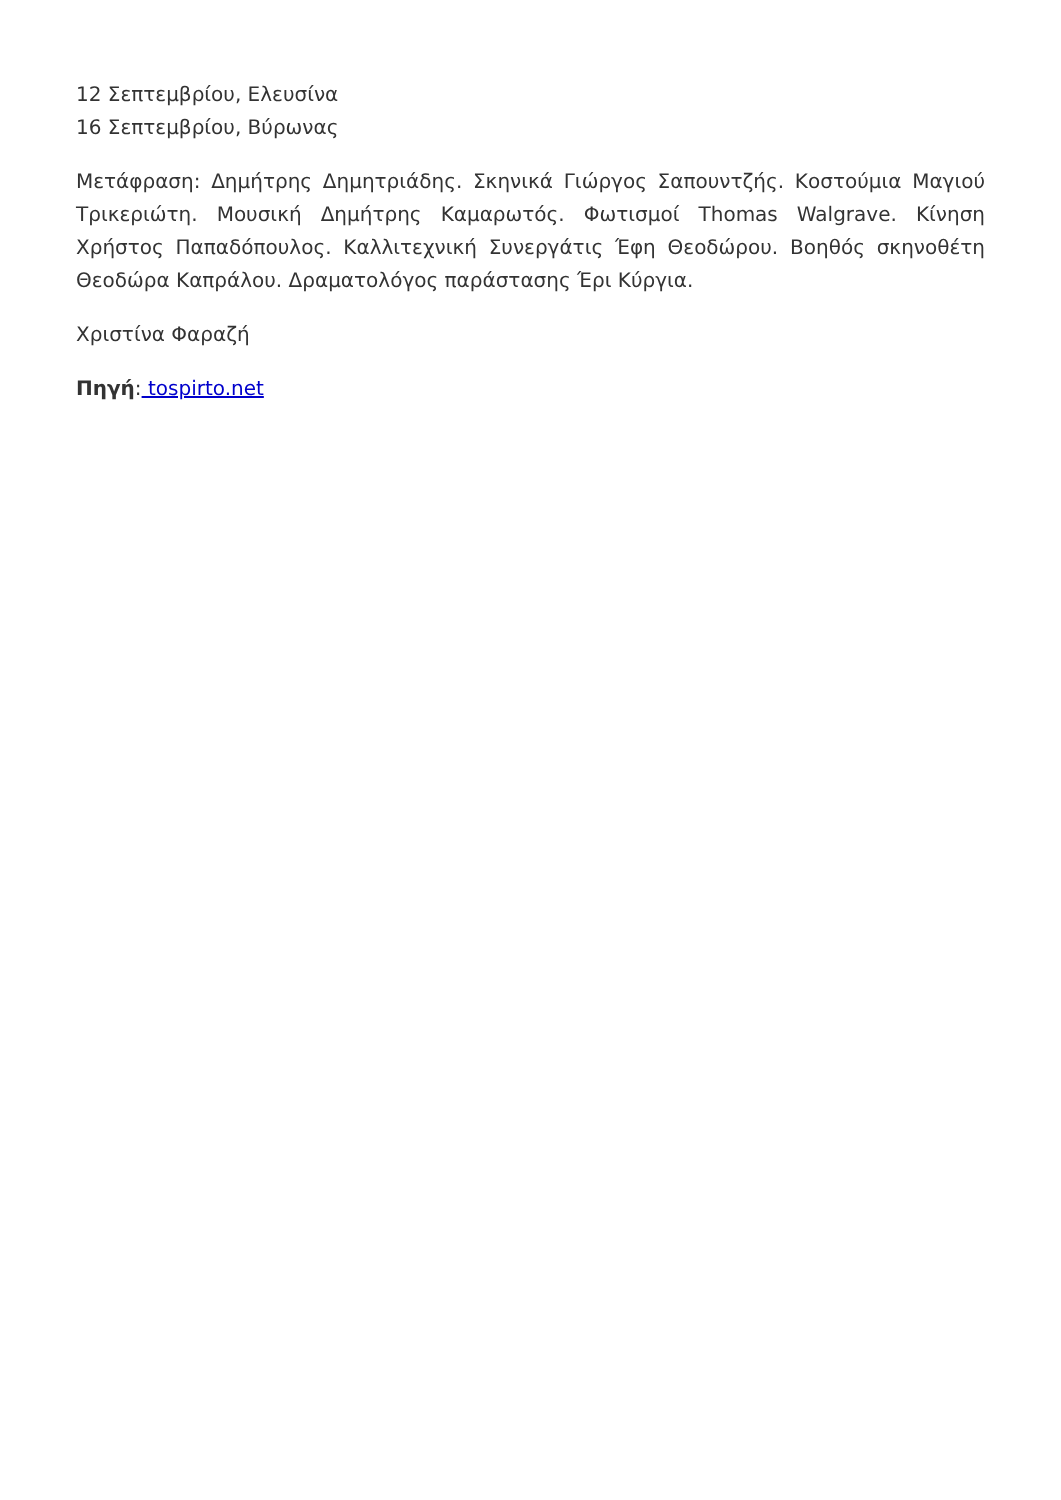12 Σεπτεμβρίου, Ελευσίνα
16 Σεπτεμβρίου, Βύρωνας
Μετάφραση: Δημήτρης Δημητριάδης. Σκηνικά Γιώργος Σαπουντζής. Κοστούμια Μαγιού Τρικεριώτη. Μουσική Δημήτρης Καμαρωτός. Φωτισμοί Thomas Walgrave. Κίνηση Χρήστος Παπαδόπουλος. Καλλιτεχνική Συνεργάτις Έφη Θεοδώρου. Βοηθός σκηνοθέτη Θεοδώρα Καπράλου. Δραματολόγος παράστασης Έρι Κύργια.
Χριστίνα Φαραζή
Πηγή: tospirto.net